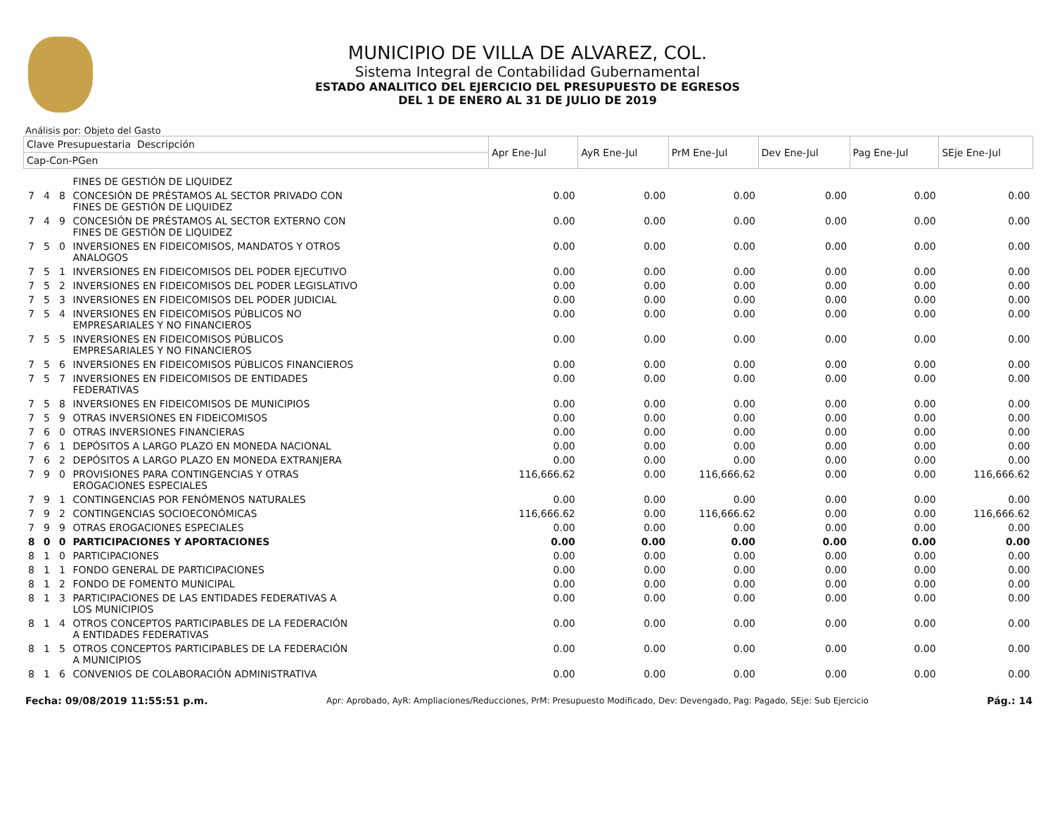MUNICIPIO DE VILLA DE ALVAREZ, COL.
Sistema Integral de Contabilidad Gubernamental
ESTADO ANALITICO DEL EJERCICIO DEL PRESUPUESTO DE EGRESOS
DEL 1 DE ENERO AL 31 DE JULIO DE 2019
Análisis por: Objeto del Gasto
| Clave Presupuestaria Descripción | | | | Apr Ene-Jul | AyR Ene-Jul | PrM Ene-Jul | Dev Ene-Jul | Pag Ene-Jul | SEje Ene-Jul |
| --- | --- | --- | --- | --- | --- | --- | --- | --- | --- |
| Cap-Con-PGen | | | | | | | | | |
| | | | FINES DE GESTIÓN DE LIQUIDEZ | | | | | | |
| 7 | 4 | 8 | CONCESIÓN DE PRÉSTAMOS AL SECTOR PRIVADO CON FINES DE GESTIÓN DE LIQUIDEZ | 0.00 | 0.00 | 0.00 | 0.00 | 0.00 | 0.00 |
| 7 | 4 | 9 | CONCESIÓN DE PRÉSTAMOS AL SECTOR EXTERNO CON FINES DE GESTIÓN DE LIQUIDEZ | 0.00 | 0.00 | 0.00 | 0.00 | 0.00 | 0.00 |
| 7 | 5 | 0 | INVERSIONES EN FIDEICOMISOS, MANDATOS Y OTROS ANALOGOS | 0.00 | 0.00 | 0.00 | 0.00 | 0.00 | 0.00 |
| 7 | 5 | 1 | INVERSIONES EN FIDEICOMISOS DEL PODER EJECUTIVO | 0.00 | 0.00 | 0.00 | 0.00 | 0.00 | 0.00 |
| 7 | 5 | 2 | INVERSIONES EN FIDEICOMISOS DEL PODER LEGISLATIVO | 0.00 | 0.00 | 0.00 | 0.00 | 0.00 | 0.00 |
| 7 | 5 | 3 | INVERSIONES EN FIDEICOMISOS DEL PODER JUDICIAL | 0.00 | 0.00 | 0.00 | 0.00 | 0.00 | 0.00 |
| 7 | 5 | 4 | INVERSIONES EN FIDEICOMISOS PÚBLICOS NO EMPRESARIALES Y NO FINANCIEROS | 0.00 | 0.00 | 0.00 | 0.00 | 0.00 | 0.00 |
| 7 | 5 | 5 | INVERSIONES EN FIDEICOMISOS PÚBLICOS EMPRESARIALES Y NO FINANCIEROS | 0.00 | 0.00 | 0.00 | 0.00 | 0.00 | 0.00 |
| 7 | 5 | 6 | INVERSIONES EN FIDEICOMISOS PÚBLICOS FINANCIEROS | 0.00 | 0.00 | 0.00 | 0.00 | 0.00 | 0.00 |
| 7 | 5 | 7 | INVERSIONES EN FIDEICOMISOS DE ENTIDADES FEDERATIVAS | 0.00 | 0.00 | 0.00 | 0.00 | 0.00 | 0.00 |
| 7 | 5 | 8 | INVERSIONES EN FIDEICOMISOS DE MUNICIPIOS | 0.00 | 0.00 | 0.00 | 0.00 | 0.00 | 0.00 |
| 7 | 5 | 9 | OTRAS INVERSIONES EN FIDEICOMISOS | 0.00 | 0.00 | 0.00 | 0.00 | 0.00 | 0.00 |
| 7 | 6 | 0 | OTRAS INVERSIONES FINANCIERAS | 0.00 | 0.00 | 0.00 | 0.00 | 0.00 | 0.00 |
| 7 | 6 | 1 | DEPÓSITOS A LARGO PLAZO EN MONEDA NACIONAL | 0.00 | 0.00 | 0.00 | 0.00 | 0.00 | 0.00 |
| 7 | 6 | 2 | DEPÓSITOS A LARGO PLAZO EN MONEDA EXTRANJERA | 0.00 | 0.00 | 0.00 | 0.00 | 0.00 | 0.00 |
| 7 | 9 | 0 | PROVISIONES PARA CONTINGENCIAS Y OTRAS EROGACIONES ESPECIALES | 116,666.62 | 0.00 | 116,666.62 | 0.00 | 0.00 | 116,666.62 |
| 7 | 9 | 1 | CONTINGENCIAS POR FENÓMENOS NATURALES | 0.00 | 0.00 | 0.00 | 0.00 | 0.00 | 0.00 |
| 7 | 9 | 2 | CONTINGENCIAS SOCIOECONÓMICAS | 116,666.62 | 0.00 | 116,666.62 | 0.00 | 0.00 | 116,666.62 |
| 7 | 9 | 9 | OTRAS EROGACIONES ESPECIALES | 0.00 | 0.00 | 0.00 | 0.00 | 0.00 | 0.00 |
| 8 | 0 | 0 | PARTICIPACIONES Y APORTACIONES | 0.00 | 0.00 | 0.00 | 0.00 | 0.00 | 0.00 |
| 8 | 1 | 0 | PARTICIPACIONES | 0.00 | 0.00 | 0.00 | 0.00 | 0.00 | 0.00 |
| 8 | 1 | 1 | FONDO GENERAL DE PARTICIPACIONES | 0.00 | 0.00 | 0.00 | 0.00 | 0.00 | 0.00 |
| 8 | 1 | 2 | FONDO DE FOMENTO MUNICIPAL | 0.00 | 0.00 | 0.00 | 0.00 | 0.00 | 0.00 |
| 8 | 1 | 3 | PARTICIPACIONES DE LAS ENTIDADES FEDERATIVAS A LOS MUNICIPIOS | 0.00 | 0.00 | 0.00 | 0.00 | 0.00 | 0.00 |
| 8 | 1 | 4 | OTROS CONCEPTOS PARTICIPABLES DE LA FEDERACIÓN A ENTIDADES FEDERATIVAS | 0.00 | 0.00 | 0.00 | 0.00 | 0.00 | 0.00 |
| 8 | 1 | 5 | OTROS CONCEPTOS PARTICIPABLES DE LA FEDERACIÓN A MUNICIPIOS | 0.00 | 0.00 | 0.00 | 0.00 | 0.00 | 0.00 |
| 8 | 1 | 6 | CONVENIOS DE COLABORACIÓN ADMINISTRATIVA | 0.00 | 0.00 | 0.00 | 0.00 | 0.00 | 0.00 |
Fecha: 09/08/2019 11:55:51 p.m. Apr: Aprobado, AyR: Ampliaciones/Reducciones, PrM: Presupuesto Modificado, Dev: Devengado, Pag: Pagado, SEje: Sub Ejercicio Pág.: 14